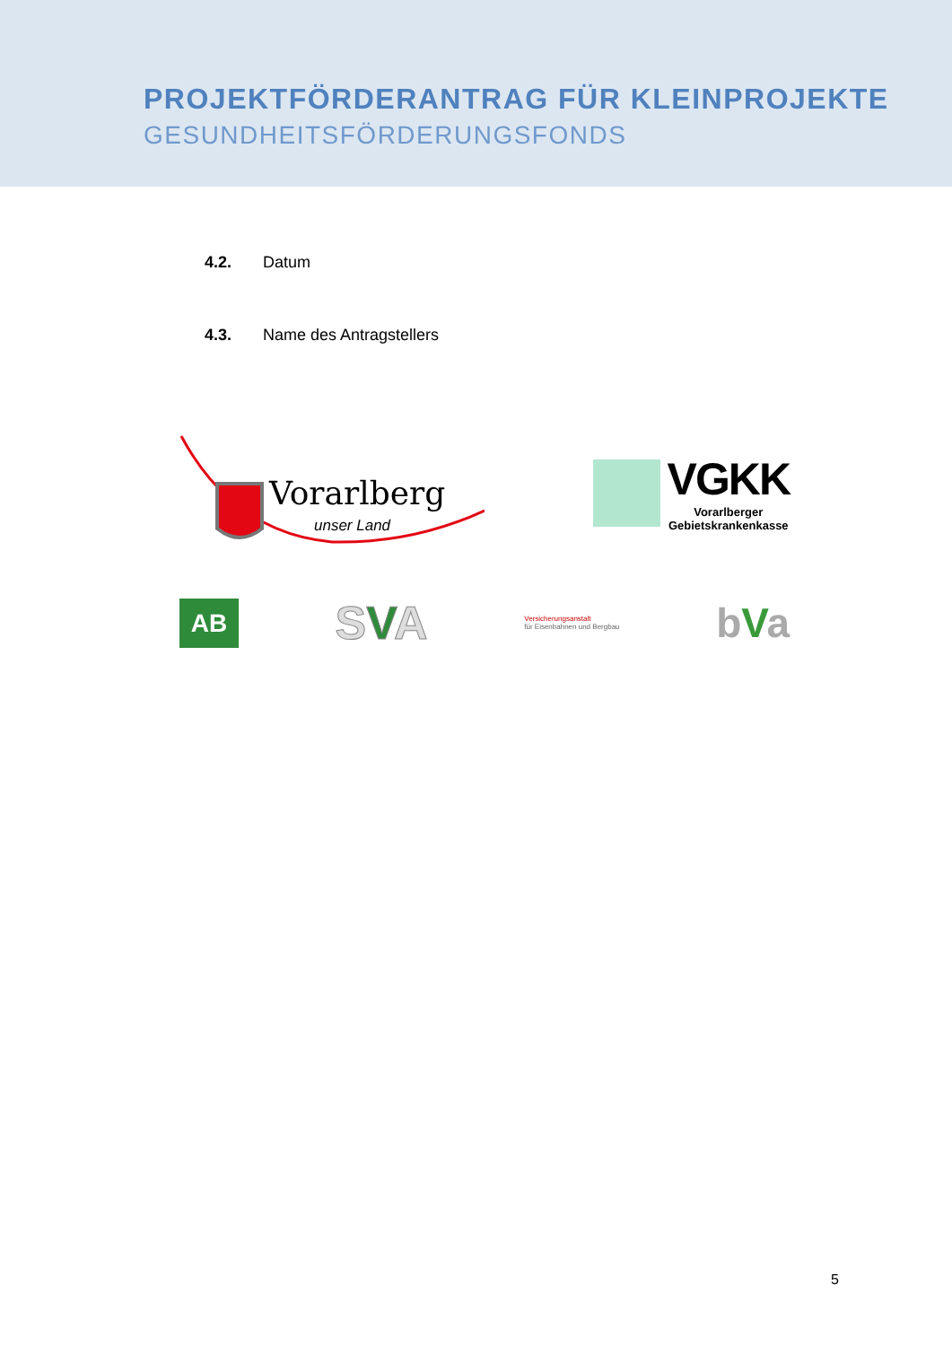PROJEKTFÖRDERANTRAG FÜR KLEINPROJEKTE
GESUNDHEITSFÖRDERUNGSFONDS
4.2. Datum
4.3. Name des Antragstellers
Vorarlberg
unser Land
VGKK
Vorarlberger
Gebietskrankenkasse
AB
SVA
Versicherungsanstalt
für Eisenbahnen und Bergbau
bVa
5